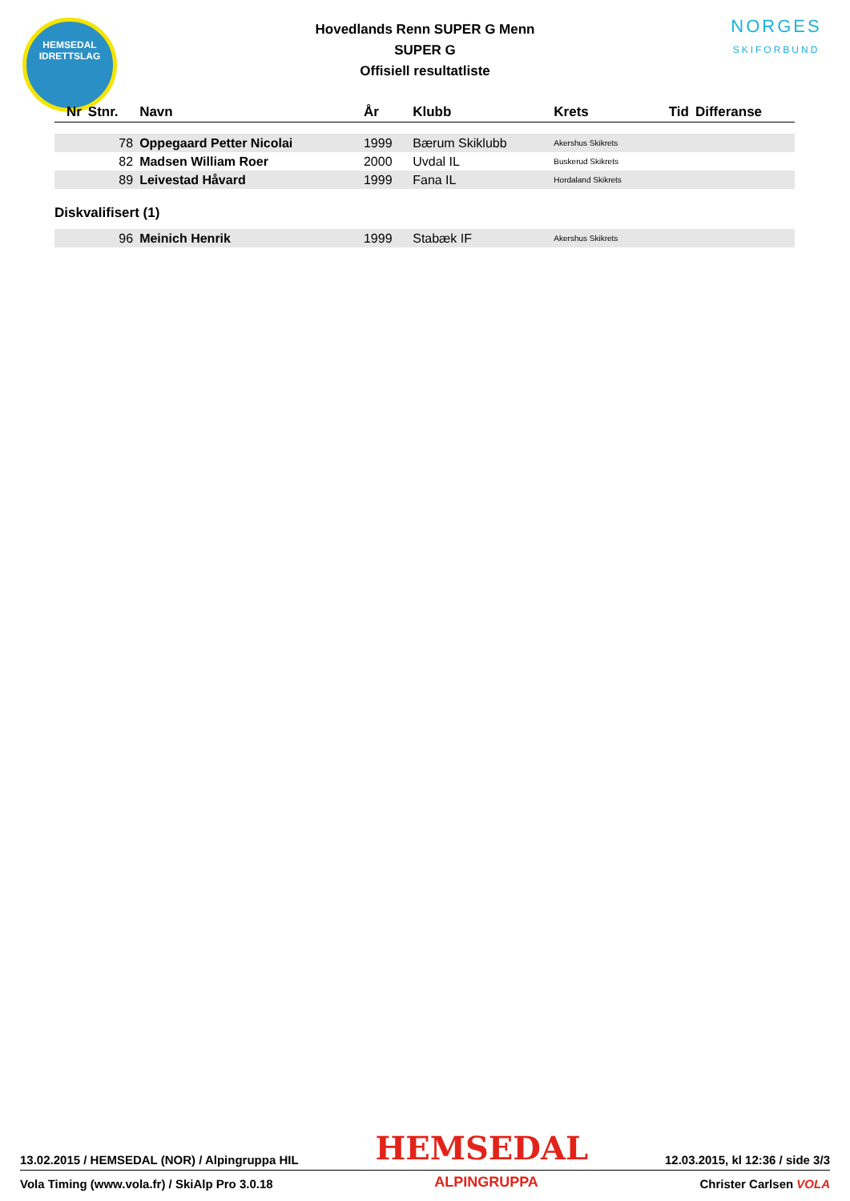HEMSEDAL
IDRETTSLAG
Hovedlands Renn SUPER G Menn
SUPER G
Offisiell resultatliste
NORGES
SKIFORBUND
| Nr | Stnr. | Navn | År | Klubb | Krets | Tid | Differanse |
| --- | --- | --- | --- | --- | --- | --- | --- |
| | 78 | Oppegaard Petter Nicolai | 1999 | Bærum Skiklubb | Akershus Skikrets | | |
| | 82 | Madsen William Roer | 2000 | Uvdal IL | Buskerud Skikrets | | |
| | 89 | Leivestad Håvard | 1999 | Fana IL | Hordaland Skikrets | | |
| Diskvalifisert (1) | | | | | | | |
| | 96 | Meinich Henrik | 1999 | Stabæk IF | Akershus Skikrets | | |
13.02.2015 / HEMSEDAL (NOR) / Alpingruppa HIL HEMSEDAL 12.03.2015, kl 12:36 / side 3/3
Vola Timing (www.vola.fr) / SkiAlp Pro 3.0.18 ALPINGRUPPA Christer Carlsen VOLA